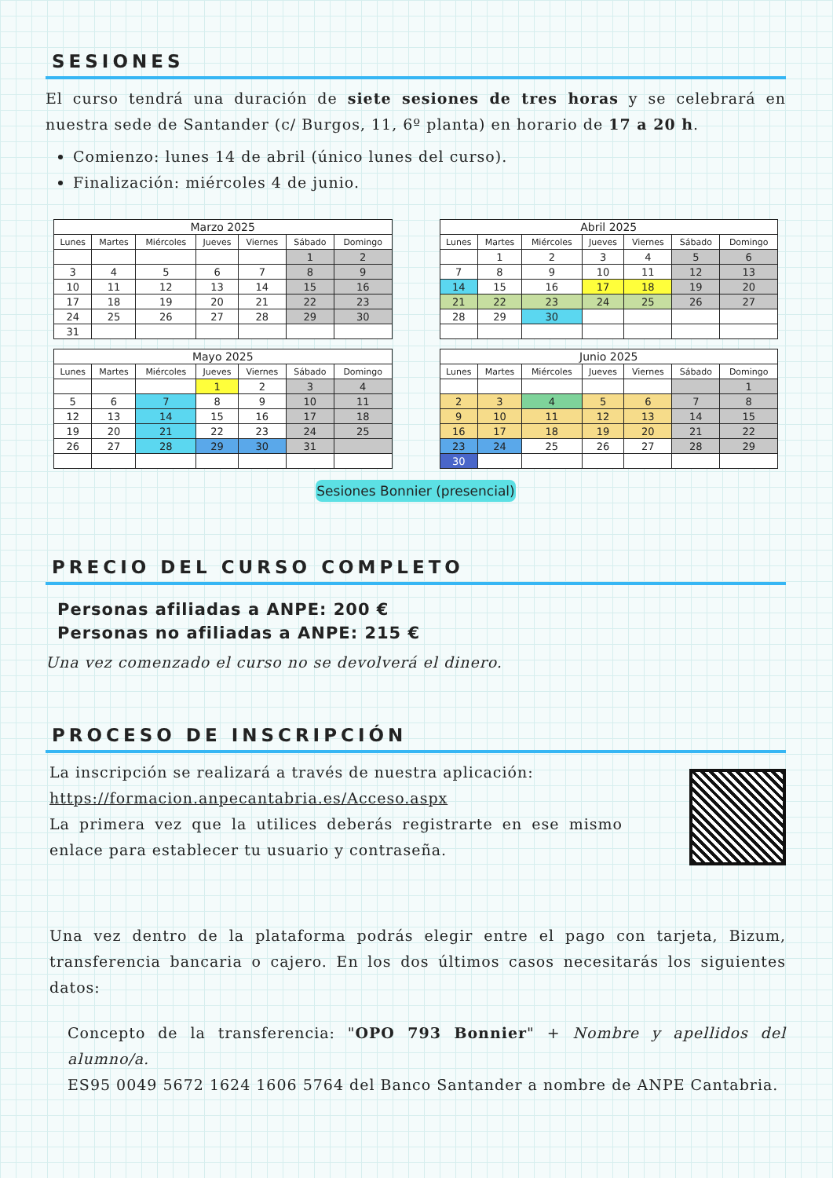SESIONES
El curso tendrá una duración de siete sesiones de tres horas y se celebrará en nuestra sede de Santander (c/ Burgos, 11, 6º planta) en horario de 17 a 20 h.
Comienzo: lunes 14 de abril (único lunes del curso).
Finalización: miércoles 4 de junio.
| Marzo 2025 | | | | | | |
| Lunes | Martes | Miércoles | Jueves | Viernes | Sábado | Domingo |
| | | | | | 1 | 2 |
| 3 | 4 | 5 | 6 | 7 | 8 | 9 |
| 10 | 11 | 12 | 13 | 14 | 15 | 16 |
| 17 | 18 | 19 | 20 | 21 | 22 | 23 |
| 24 | 25 | 26 | 27 | 28 | 29 | 30 |
| 31 | | | | | | |
| Abril 2025 | | | | | | |
| Lunes | Martes | Miércoles | Jueves | Viernes | Sábado | Domingo |
| | 1 | 2 | 3 | 4 | 5 | 6 |
| 7 | 8 | 9 | 10 | 11 | 12 | 13 |
| 14 | 15 | 16 | 17 | 18 | 19 | 20 |
| 21 | 22 | 23 | 24 | 25 | 26 | 27 |
| 28 | 29 | 30 | | | | |
| Mayo 2025 | | | | | | |
| Lunes | Martes | Miércoles | Jueves | Viernes | Sábado | Domingo |
| | | | 1 | 2 | 3 | 4 |
| 5 | 6 | 7 | 8 | 9 | 10 | 11 |
| 12 | 13 | 14 | 15 | 16 | 17 | 18 |
| 19 | 20 | 21 | 22 | 23 | 24 | 25 |
| 26 | 27 | 28 | 29 | 30 | 31 | |
| Junio 2025 | | | | | | |
| Lunes | Martes | Miércoles | Jueves | Viernes | Sábado | Domingo |
| | | | | | | 1 |
| 2 | 3 | 4 | 5 | 6 | 7 | 8 |
| 9 | 10 | 11 | 12 | 13 | 14 | 15 |
| 16 | 17 | 18 | 19 | 20 | 21 | 22 |
| 23 | 24 | 25 | 26 | 27 | 28 | 29 |
| 30 | | | | | | |
Sesiones Bonnier (presencial)
PRECIO DEL CURSO COMPLETO
Personas afiliadas a ANPE: 200 €
Personas no afiliadas a ANPE: 215 €
Una vez comenzado el curso no se devolverá el dinero.
PROCESO DE INSCRIPCIÓN
La inscripción se realizará a través de nuestra aplicación:
https://formacion.anpecantabria.es/Acceso.aspx
La primera vez que la utilices deberás registrarte en ese mismo enlace para establecer tu usuario y contraseña.
Una vez dentro de la plataforma podrás elegir entre el pago con tarjeta, Bizum, transferencia bancaria o cajero. En los dos últimos casos necesitarás los siguientes datos:
Concepto de la transferencia: "OPO 793 Bonnier" + Nombre y apellidos del alumno/a.
ES95 0049 5672 1624 1606 5764 del Banco Santander a nombre de ANPE Cantabria.